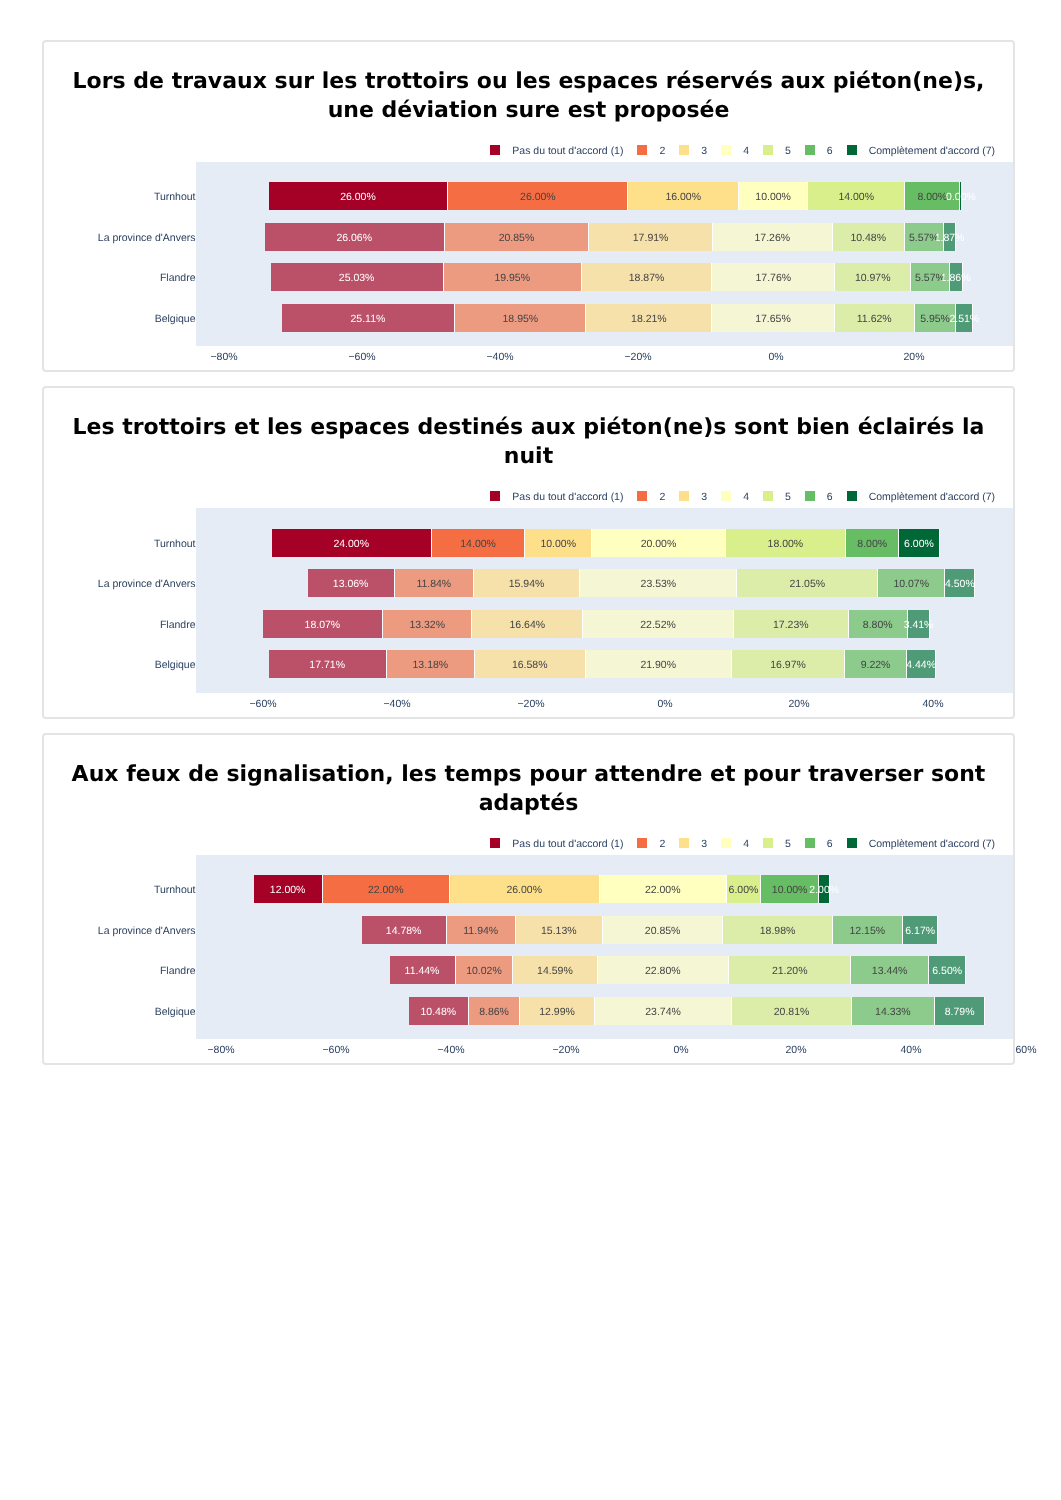Lors de travaux sur les trottoirs ou les espaces réservés aux piéton(ne)s, une déviation sure est proposée
Pas du tout d'accord (1) 2 3 4 5 6 Complètement d'accord (7)
Turnhout
La province d'Anvers
Flandre
Belgique
26.00% 26.00% 16.00% 10.00% 14.00% 8.00% 0.00%
26.06% 20.85% 17.91% 17.26% 10.48% 5.57% 1.87%
25.03% 19.95% 18.87% 17.76% 10.97% 5.57% 1.86%
25.11% 18.95% 18.21% 17.65% 11.62% 5.95% 2.51%
−80% −60% −40% −20% 0% 20%
Les trottoirs et les espaces destinés aux piéton(ne)s sont bien éclairés la nuit
Pas du tout d'accord (1) 2 3 4 5 6 Complètement d'accord (7)
Turnhout
La province d'Anvers
Flandre
Belgique
24.00% 14.00% 10.00% 20.00% 18.00% 8.00% 6.00%
13.06% 11.84% 15.94% 23.53% 21.05% 10.07% 4.50%
18.07% 13.32% 16.64% 22.52% 17.23% 8.80% 3.41%
17.71% 13.18% 16.58% 21.90% 16.97% 9.22% 4.44%
−60% −40% −20% 0% 20% 40%
Aux feux de signalisation, les temps pour attendre et pour traverser sont adaptés
Pas du tout d'accord (1) 2 3 4 5 6 Complètement d'accord (7)
Turnhout
La province d'Anvers
Flandre
Belgique
12.00% 22.00% 26.00% 22.00% 6.00% 10.00% 2.00%
14.78% 11.94% 15.13% 20.85% 18.98% 12.15% 6.17%
11.44% 10.02% 14.59% 22.80% 21.20% 13.44% 6.50%
10.48% 8.86% 12.99% 23.74% 20.81% 14.33% 8.79%
−80% −60% −40% −20% 0% 20% 40% 60%